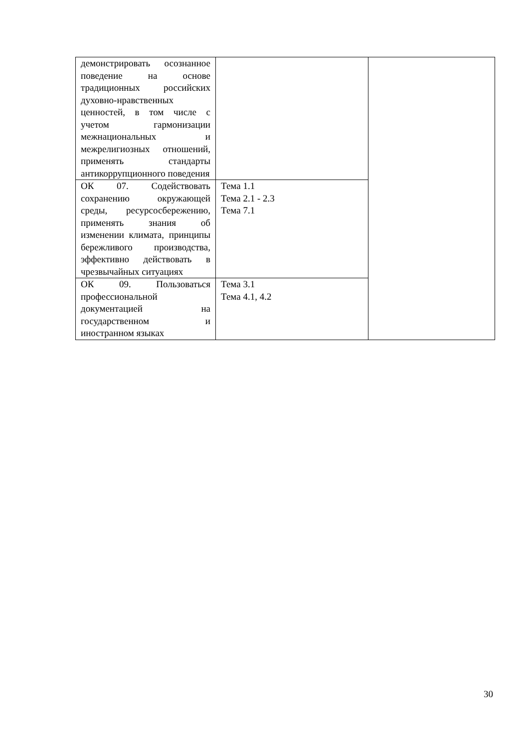| демонстрировать осознанное поведение на основе традиционных российских духовно-нравственных ценностей, в том числе с учетом гармонизации межнациональных и межрелигиозных отношений, применять стандарты антикоррупционного поведения | | |
| ОК 07. Содействовать сохранению окружающей среды, ресурсосбережению, применять знания об изменении климата, принципы бережливого производства, эффективно действовать в чрезвычайных ситуациях | Тема 1.1 Тема 2.1 - 2.3 Тема 7.1 | |
| ОК 09. Пользоваться профессиональной документацией на государственном и иностранном языках | Тема 3.1 Тема 4.1, 4.2 | |
30